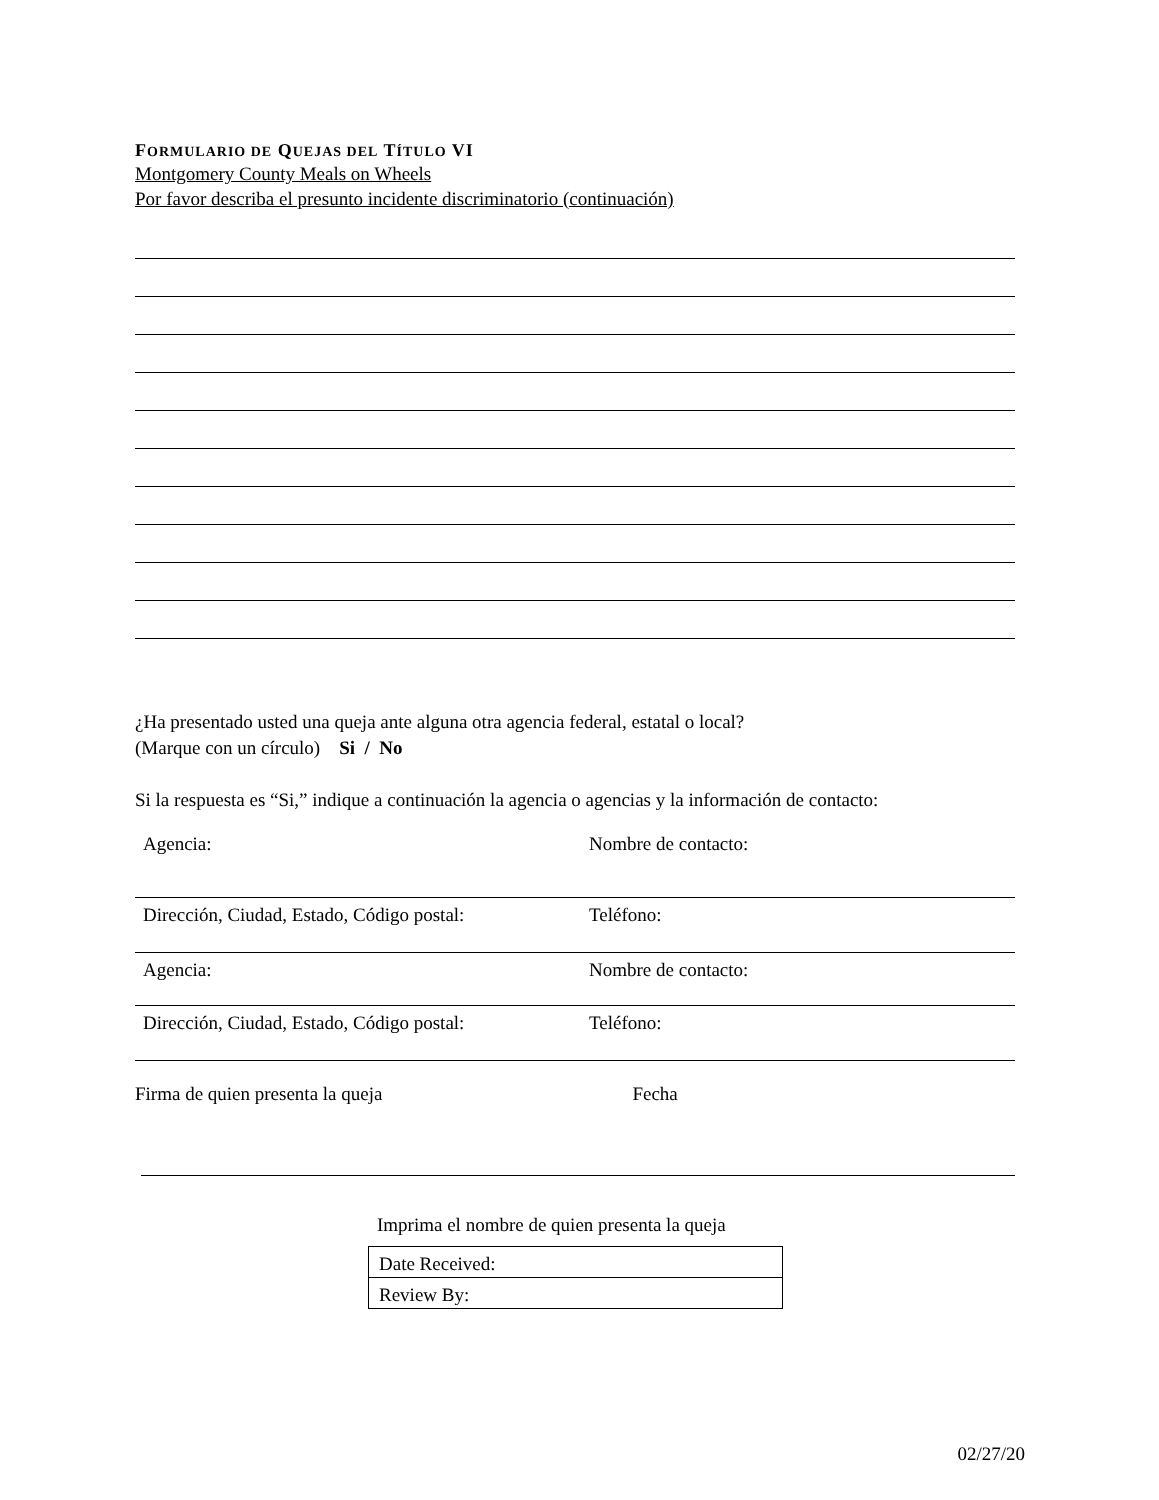FORMULARIO DE QUEJAS DEL TÍTULO VI
Montgomery County Meals on Wheels
Por favor describa el presunto incidente discriminatorio (continuación)
¿Ha presentado usted una queja ante alguna otra agencia federal, estatal o local?
(Marque con un círculo) Si / No
Si la respuesta es “Si,” indique a continuación la agencia o agencias y la información de contacto:
| Agencia: | Nombre de contacto: |
| Dirección, Ciudad, Estado, Código postal: | Teléfono: |
| Agencia: | Nombre de contacto: |
| Dirección, Ciudad, Estado, Código postal: | Teléfono: |
Firma de quien presenta la queja Fecha
Imprima el nombre de quien presenta la queja
| Date Received: |
| Review By: |
02/27/20